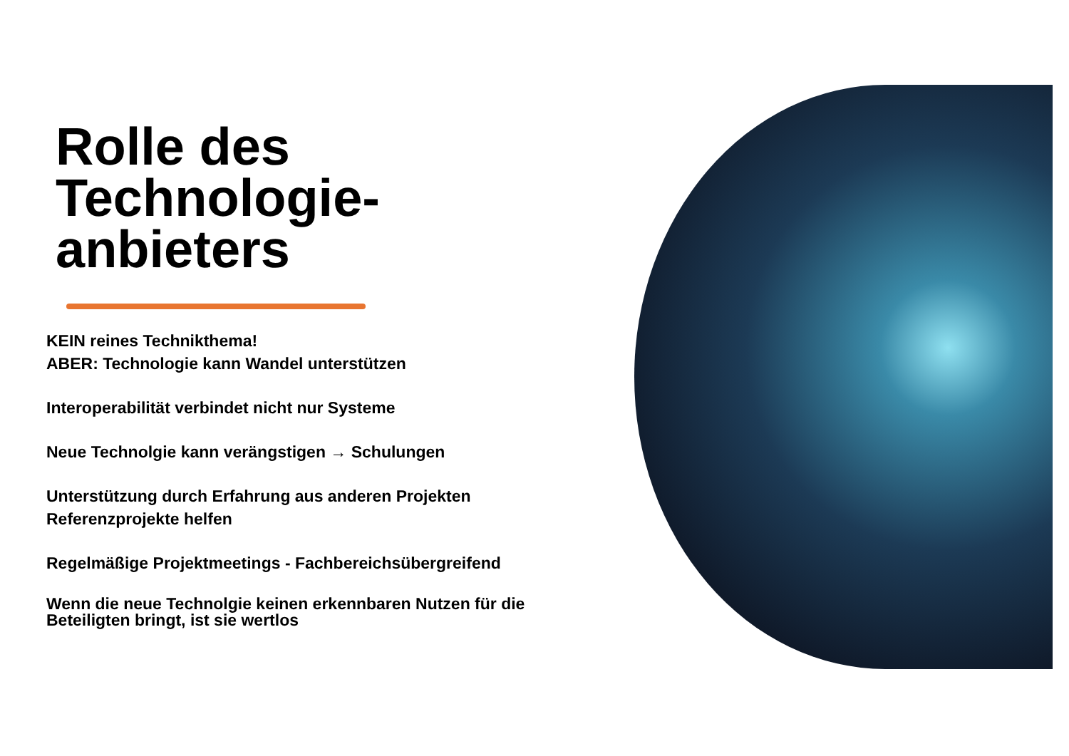Rolle des Technologie-anbieters
KEIN reines Technikthema!
ABER: Technologie kann Wandel unterstützen
Interoperabilität verbindet nicht nur Systeme
Neue Technolgie kann verängstigen → Schulungen
Unterstützung durch Erfahrung aus anderen Projekten
Referenzprojekte helfen
Regelmäßige Projektmeetings - Fachbereichsübergreifend
Wenn die neue Technolgie keinen erkennbaren Nutzen für die Beteiligten bringt, ist sie wertlos